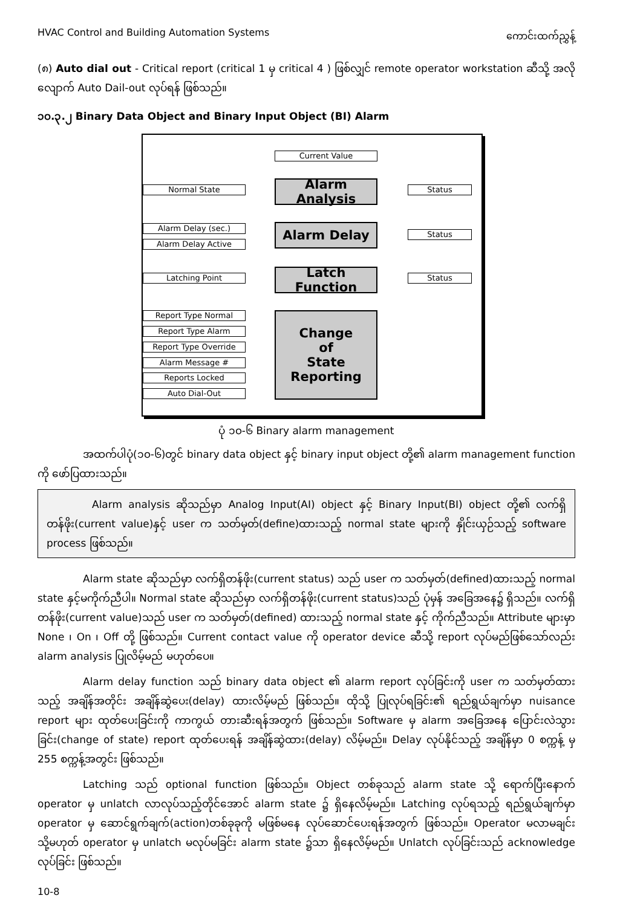HVAC Control and Building Automation Systems ကောင်းထက်ညွှန့်
(၈) Auto dial out - Critical report (critical 1 မှ critical 4 ) ဖြစ်လျှင် remote operator workstation ဆီသို့ အလိုလျောက် Auto Dail-out လုပ်ရန် ဖြစ်သည်။
၁၀.၃.၂ Binary Data Object and Binary Input Object (BI) Alarm
Current Value
Normal State
Alarm Analysis
Status
Alarm Delay (sec.)
Alarm Delay Active
Alarm Delay Status
Latching Point
Latch Function
Status
Report Type Normal
Report Type Alarm
Report Type Override
Alarm Message #
Reports Locked
Auto Dial-Out
Change
of
State
Reporting
ပုံ ၁၀-၆ Binary alarm management
အထက်ပါပုံ(၁၀-၆)တွင် binary data object နှင့် binary input object တို့၏ alarm management function ကို ဖော်ပြထားသည်။
Alarm analysis ဆိုသည်မှာ Analog Input(AI) object နှင့် Binary Input(BI) object တို့၏ လက်ရှိတန်ဖိုး(current value)နှင့် user က သတ်မှတ်(define)ထားသည့် normal state များကို နှိုင်းယှဉ်သည့် software process ဖြစ်သည်။
Alarm state ဆိုသည်မှာ လက်ရှိတန်ဖိုး(current status) သည် user က သတ်မှတ်(defined)ထားသည့် normal state နှင့်မကိုက်ညီပါ။ Normal state ဆိုသည်မှာ လက်ရှိတန်ဖိုး(current status)သည် ပုံမှန် အခြေအနေ၌ ရှိသည်။ လက်ရှိတန်ဖိုး(current value)သည် user က သတ်မှတ်(defined) ထားသည့် normal state နှင့် ကိုက်ညီသည်။ Attribute များမှာ None ၊ On ၊ Off တို့ ဖြစ်သည်။ Current contact value ကို operator device ဆီသို့ report လုပ်မည်ဖြစ်သော်လည်း alarm analysis ပြုလိမ့်မည် မဟုတ်ပေ။
Alarm delay function သည် binary data object ၏ alarm report လုပ်ခြင်းကို user က သတ်မှတ်ထားသည့် အချိန်အတိုင်း အချိန်ဆွဲပေး(delay) ထားလိမ့်မည် ဖြစ်သည်။ ထိုသို့ ပြုလုပ်ရခြင်း၏ ရည်ရွယ်ချက်မှာ nuisance report များ ထုတ်ပေးခြင်းကို ကာကွယ် တားဆီးရန်အတွက် ဖြစ်သည်။ Software မှ alarm အခြေအနေ ပြောင်းလဲသွားခြင်း(change of state) report ထုတ်ပေးရန် အချိန်ဆွဲထား(delay) လိမ့်မည်။ Delay လုပ်နိုင်သည့် အချိန်မှာ 0 စက္ကန့် မှ 255 စက္ကန့်အတွင်း ဖြစ်သည်။
Latching သည် optional function ဖြစ်သည်။ Object တစ်ခုသည် alarm state သို့ ရောက်ပြီးနောက် operator မှ unlatch လာလုပ်သည့်တိုင်အောင် alarm state ၌ ရှိနေလိမ့်မည်။ Latching လုပ်ရသည့် ရည်ရွယ်ချက်မှာ operator မှ ဆောင်ရွက်ချက်(action)တစ်ခုခုကို မဖြစ်မနေ လုပ်ဆောင်ပေးရန်အတွက် ဖြစ်သည်။ Operator မလာမချင်း သို့မဟုတ် operator မှ unlatch မလုပ်မခြင်း alarm state ၌သာ ရှိနေလိမ့်မည်။ Unlatch လုပ်ခြင်းသည် acknowledge လုပ်ခြင်း ဖြစ်သည်။
10-8